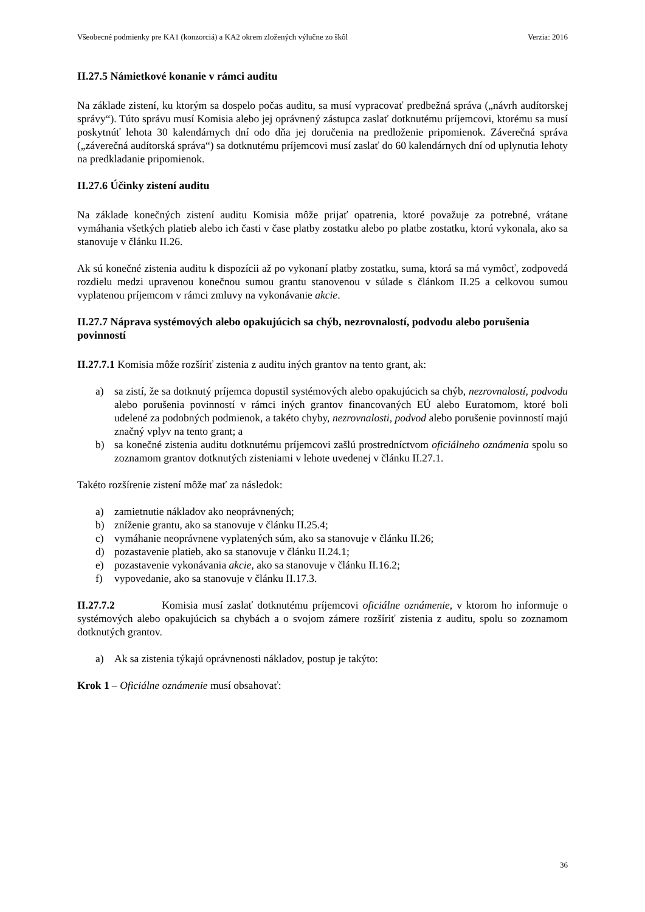Všeobecné podmienky pre KA1 (konzorciá) a KA2 okrem zložených výlučne zo škôl Verzia: 2016
II.27.5 Námietkové konanie v rámci auditu
Na základe zistení, ku ktorým sa dospelo počas auditu, sa musí vypracovať predbežná správa („návrh audítorskej správy“). Túto správu musí Komisia alebo jej oprávnený zástupca zaslať dotknutému príjemcovi, ktorému sa musí poskytnúť lehota 30 kalendárnych dní odo dňa jej doručenia na predloženie pripomienok. Záverečná správa („záverečná audítorská správa“) sa dotknutému príjemcovi musí zaslať do 60 kalendárnych dní od uplynutia lehoty na predkladanie pripomienok.
II.27.6 Účinky zistení auditu
Na základe konečných zistení auditu Komisia môže prijať opatrenia, ktoré považuje za potrebné, vrátane vymáhania všetkých platieb alebo ich časti v čase platby zostatku alebo po platbe zostatku, ktorú vykonala, ako sa stanovuje v článku II.26.
Ak sú konečné zistenia auditu k dispozícii až po vykonaní platby zostatku, suma, ktorá sa má vymôcť, zodpovedá rozdielu medzi upravenou konečnou sumou grantu stanovenou v súlade s článkom II.25 a celkovou sumou vyplatenou príjemcom v rámci zmluvy na vykonávanie akcie.
II.27.7 Náprava systémových alebo opakujúcich sa chýb, nezrovnalostí, podvodu alebo porušenia povinností
II.27.7.1 Komisia môže rozšíriť zistenia z auditu iných grantov na tento grant, ak:
a) sa zistí, že sa dotknutý príjemca dopustil systémových alebo opakujúcich sa chýb, nezrovnalostí, podvodu alebo porušenia povinností v rámci iných grantov financovaných EÚ alebo Euratomom, ktoré boli udelené za podobných podmienok, a takéto chyby, nezrovnalosti, podvod alebo porušenie povinností majú značný vplyv na tento grant; a
b) sa konečné zistenia auditu dotknutému príjemcovi zašlú prostredníctvom oficiálneho oznámenia spolu so zoznamom grantov dotknutých zisteniami v lehote uvedenej v článku II.27.1.
Takéto rozšírenie zistení môže mať za následok:
a) zamietnutie nákladov ako neoprávnených;
b) zníženie grantu, ako sa stanovuje v článku II.25.4;
c) vymáhanie neoprávnene vyplatených súm, ako sa stanovuje v článku II.26;
d) pozastavenie platieb, ako sa stanovuje v článku II.24.1;
e) pozastavenie vykonávania akcie, ako sa stanovuje v článku II.16.2;
f) vypovedanie, ako sa stanovuje v článku II.17.3.
II.27.7.2 Komisia musí zaslať dotknutému príjemcovi oficiálne oznámenie, v ktorom ho informuje o systémových alebo opakujúcich sa chybách a o svojom zámere rozšíriť zistenia z auditu, spolu so zoznamom dotknutých grantov.
a) Ak sa zistenia týkajú oprávnenosti nákladov, postup je takýto:
Krok 1 – Oficiálne oznámenie musí obsahovať:
36